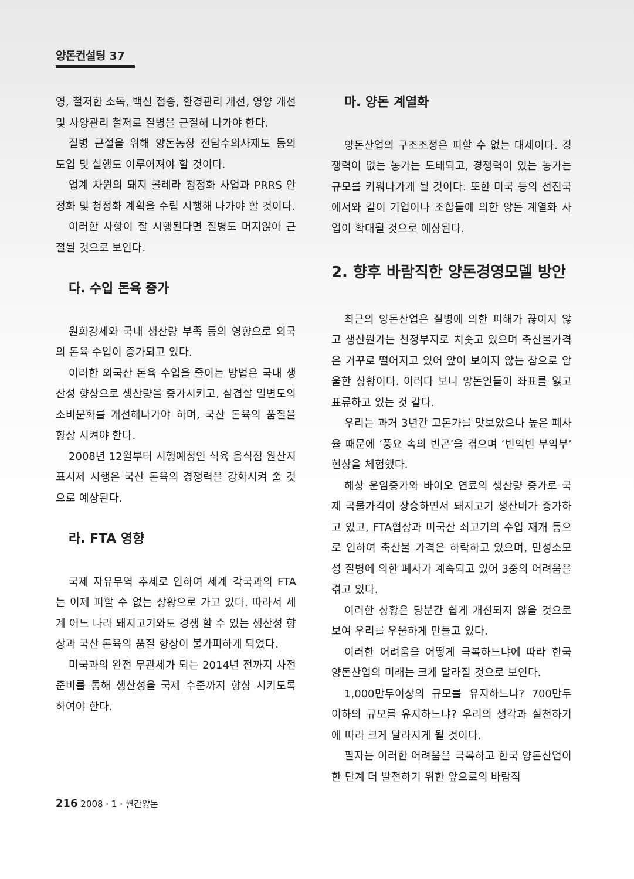양돈컨설팅 37
영, 철저한 소독, 백신 접종, 환경관리 개선, 영양 개선 및 사양관리 철저로 질병을 근절해 나가야 한다.
질병 근절을 위해 양돈농장 전담수의사제도 등의 도입 및 실행도 이루어져야 할 것이다.
업계 차원의 돼지 콜레라 청정화 사업과 PRRS 안정화 및 청정화 계획을 수립 시행해 나가야 할 것이다.
이러한 사항이 잘 시행된다면 질병도 머지않아 근절될 것으로 보인다.
다. 수입 돈육 증가
원화강세와 국내 생산량 부족 등의 영향으로 외국의 돈육 수입이 증가되고 있다.
이러한 외국산 돈육 수입을 줄이는 방법은 국내 생산성 향상으로 생산량을 증가시키고, 삼겹살 일변도의 소비문화를 개선해나가야 하며, 국산 돈육의 품질을 향상 시켜야 한다.
2008년 12월부터 시행예정인 식육 음식점 원산지표시제 시행은 국산 돈육의 경쟁력을 강화시켜 줄 것으로 예상된다.
라. FTA 영향
국제 자유무역 추세로 인하여 세계 각국과의 FTA는 이제 피할 수 없는 상황으로 가고 있다. 따라서 세계 어느 나라 돼지고기와도 경쟁 할 수 있는 생산성 향상과 국산 돈육의 품질 향상이 불가피하게 되었다.
미국과의 완전 무관세가 되는 2014년 전까지 사전 준비를 통해 생산성을 국제 수준까지 향상 시키도록 하여야 한다.
마. 양돈 계열화
양돈산업의 구조조정은 피할 수 없는 대세이다. 경쟁력이 없는 농가는 도태되고, 경쟁력이 있는 농가는 규모를 키워나가게 될 것이다. 또한 미국 등의 선진국에서와 같이 기업이나 조합들에 의한 양돈 계열화 사업이 확대될 것으로 예상된다.
2. 향후 바람직한 양돈경영모델 방안
최근의 양돈산업은 질병에 의한 피해가 끊이지 않고 생산원가는 천정부지로 치솟고 있으며 축산물가격은 거꾸로 떨어지고 있어 앞이 보이지 않는 참으로 암울한 상황이다. 이러다 보니 양돈인들이 좌표를 잃고 표류하고 있는 것 같다.
우리는 과거 3년간 고돈가를 맛보았으나 높은 폐사율 때문에 ‘풍요 속의 빈곤’을 겪으며 ‘빈익빈 부익부’ 현상을 체험했다.
해상 운임증가와 바이오 연료의 생산량 증가로 국제 곡물가격이 상승하면서 돼지고기 생산비가 증가하고 있고, FTA협상과 미국산 쇠고기의 수입 재개 등으로 인하여 축산물 가격은 하락하고 있으며, 만성소모성 질병에 의한 폐사가 계속되고 있어 3중의 어려움을 겪고 있다.
이러한 상황은 당분간 쉽게 개선되지 않을 것으로 보여 우리를 우울하게 만들고 있다.
이러한 어려움을 어떻게 극복하느냐에 따라 한국 양돈산업의 미래는 크게 달라질 것으로 보인다.
1,000만두이상의 규모를 유지하느냐? 700만두 이하의 규모를 유지하느냐? 우리의 생각과 실천하기에 따라 크게 달라지게 될 것이다.
필자는 이러한 어려움을 극복하고 한국 양돈산업이 한 단계 더 발전하기 위한 앞으로의 바람직
216 2008 · 1 · 월간양돈